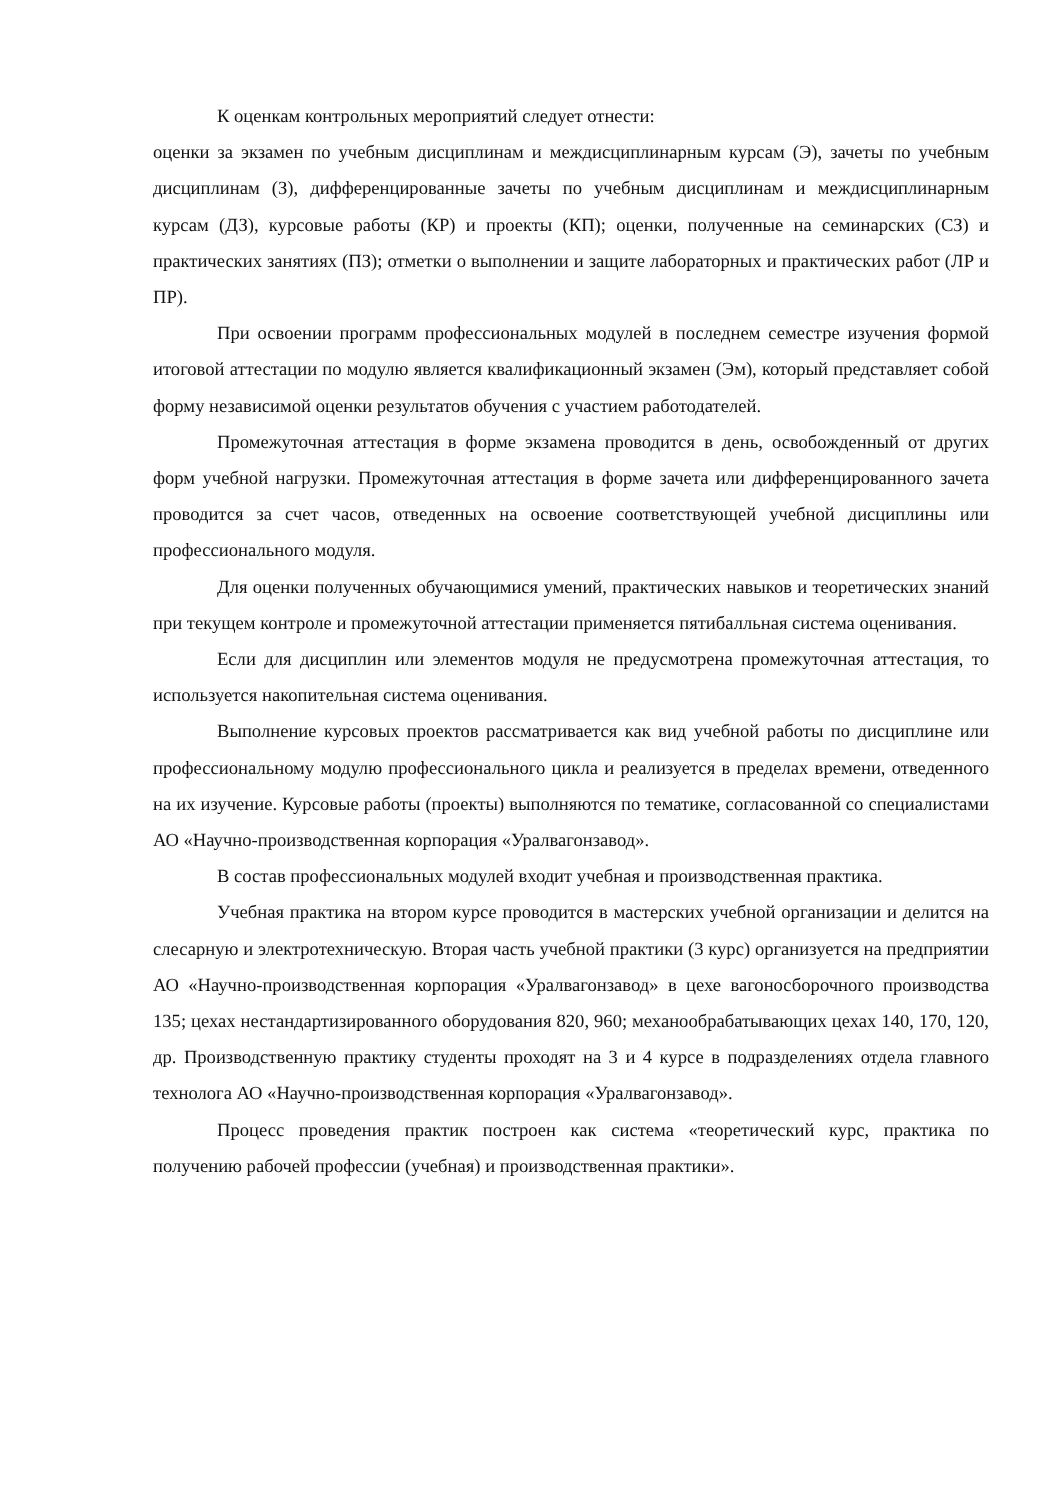К оценкам контрольных мероприятий следует отнести:
оценки за экзамен по учебным дисциплинам и междисциплинарным курсам (Э), зачеты по учебным дисциплинам (З), дифференцированные зачеты по учебным дисциплинам и междисциплинарным курсам (ДЗ), курсовые работы (КР) и проекты (КП); оценки, полученные на семинарских (СЗ) и практических занятиях (ПЗ); отметки о выполнении и защите лабораторных и практических работ (ЛР и ПР).
При освоении программ профессиональных модулей в последнем семестре изучения формой итоговой аттестации по модулю является квалификационный экзамен (Эм), который представляет собой форму независимой оценки результатов обучения с участием работодателей.
Промежуточная аттестация в форме экзамена проводится в день, освобожденный от других форм учебной нагрузки. Промежуточная аттестация в форме зачета или дифференцированного зачета проводится за счет часов, отведенных на освоение соответствующей учебной дисциплины или профессионального модуля.
Для оценки полученных обучающимися умений, практических навыков и теоретических знаний при текущем контроле и промежуточной аттестации применяется пятибалльная система оценивания.
Если для дисциплин или элементов модуля не предусмотрена промежуточная аттестация, то используется накопительная система оценивания.
Выполнение курсовых проектов рассматривается как вид учебной работы по дисциплине или профессиональному модулю профессионального цикла и реализуется в пределах времени, отведенного на их изучение. Курсовые работы (проекты) выполняются по тематике, согласованной со специалистами АО «Научно-производственная корпорация «Уралвагонзавод».
В состав профессиональных модулей входит учебная и производственная практика.
Учебная практика на втором курсе проводится в мастерских учебной организации и делится на слесарную и электротехническую. Вторая часть учебной практики (3 курс) организуется на предприятии АО «Научно-производственная корпорация «Уралвагонзавод» в цехе вагоносборочного производства 135; цехах нестандартизированного оборудования 820, 960; механообрабатывающих цехах 140, 170, 120, др. Производственную практику студенты проходят на 3 и 4 курсе в подразделениях отдела главного технолога АО «Научно-производственная корпорация «Уралвагонзавод».
Процесс проведения практик построен как система «теоретический курс, практика по получению рабочей профессии (учебная) и производственная практики».